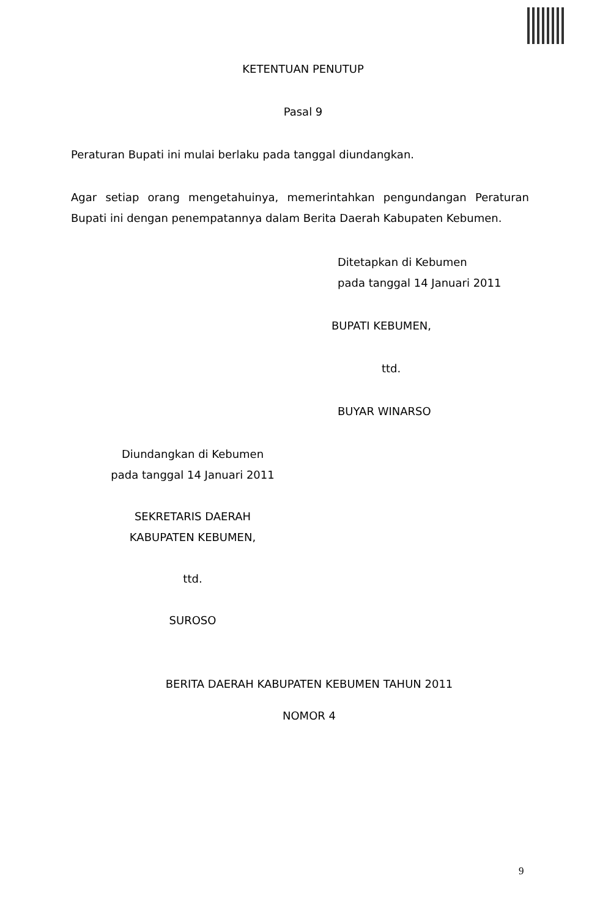KETENTUAN PENUTUP
Pasal 9
Peraturan Bupati ini mulai berlaku pada tanggal diundangkan.
Agar setiap orang mengetahuinya, memerintahkan pengundangan Peraturan Bupati ini dengan penempatannya dalam Berita Daerah Kabupaten Kebumen.
Ditetapkan di Kebumen
pada tanggal 14 Januari 2011
BUPATI KEBUMEN,
ttd.
BUYAR WINARSO
Diundangkan di Kebumen
pada tanggal 14 Januari 2011
SEKRETARIS DAERAH
KABUPATEN KEBUMEN,
ttd.
SUROSO
BERITA DAERAH KABUPATEN KEBUMEN TAHUN 2011
NOMOR 4
9